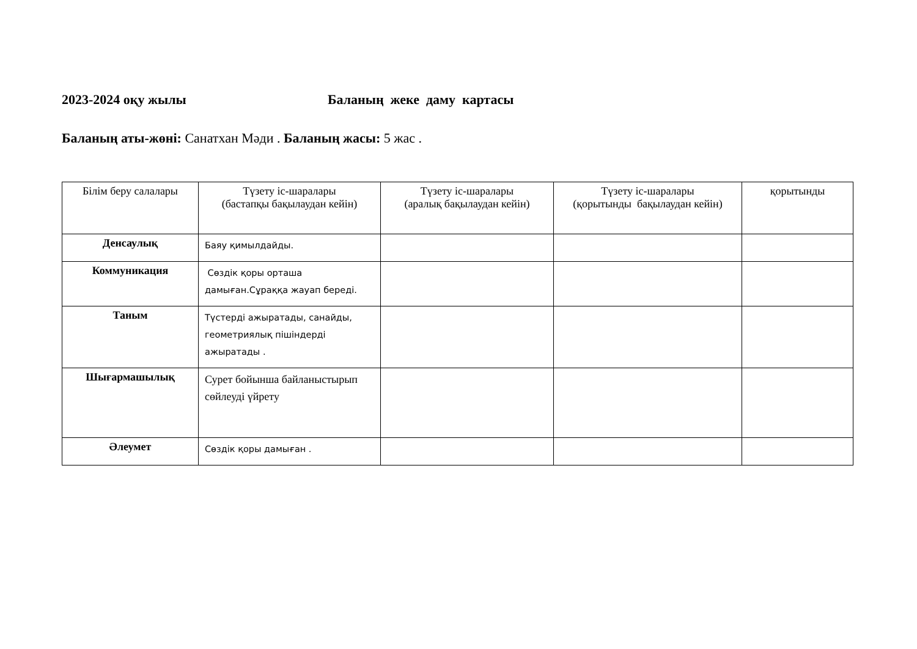2023-2024 оқу жылы Баланың жеке даму картасы
Баланың аты-жөні: Санатхан Мәди . Баланың жасы: 5 жас .
| Білім беру салалары | Түзету іс-шаралары (бастапқы бақылаудан кейін) | Түзету іс-шаралары (аралық бақылаудан кейін) | Түзету іс-шаралары (қорытынды бақылаудан кейін) | қорытынды |
| --- | --- | --- | --- | --- |
| Денсаулық | Баяу қимылдайды. | | | |
| Коммуникация | Сөздік қоры орташа дамыған.Сұраққа жауап береді. | | | |
| Таным | Түстерді ажыратады, санайды, геометриялық пішіндерді ажыратады . | | | |
| Шығармашылық | Сурет бойынша байланыстырып сөйлеуді үйрету | | | |
| Әлеумет | Сөздік қоры дамыған . | | | |